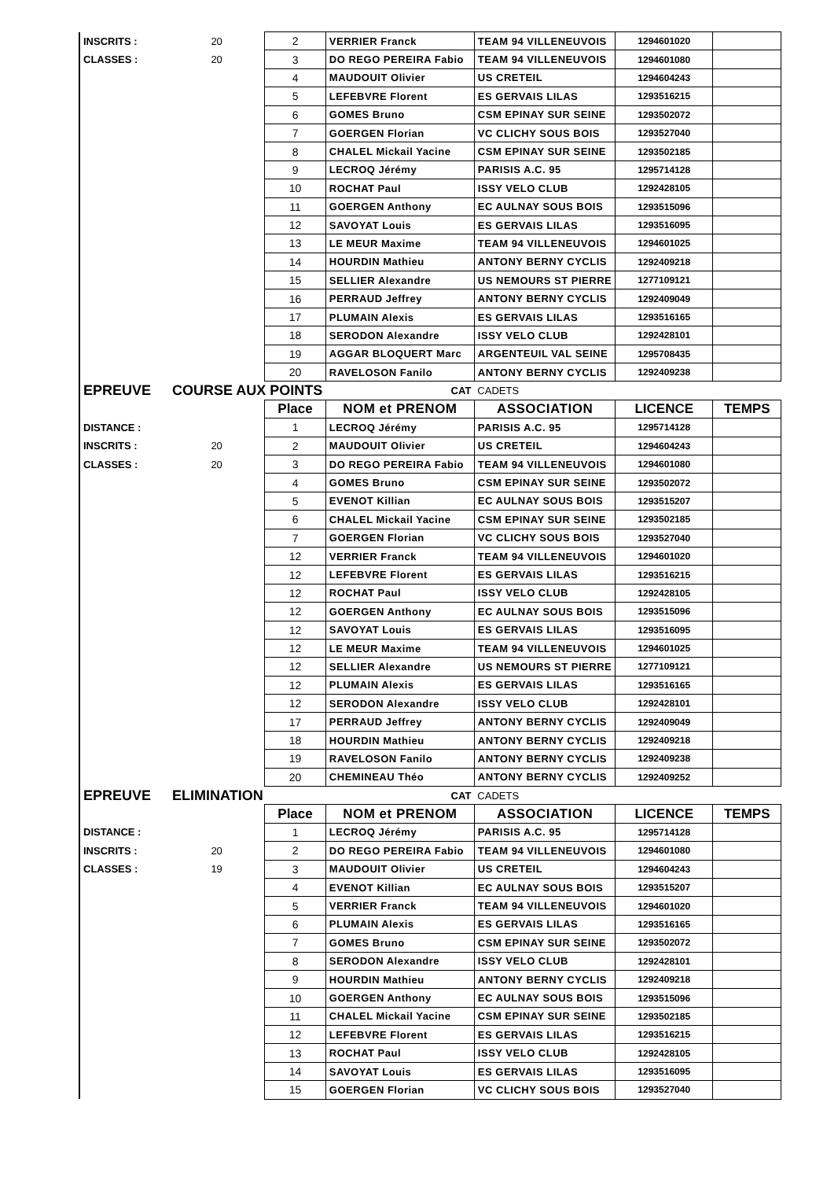| INSCRITS : | 20 | 2 | VERRIER Franck | TEAM 94 VILLENEUVOIS | 1294601020 | |
| CLASSES : | 20 | 3 | DO REGO PEREIRA Fabio | TEAM 94 VILLENEUVOIS | 1294601080 | |
| | | 4 | MAUDOUIT Olivier | US CRETEIL | 1294604243 | |
| | | 5 | LEFEBVRE Florent | ES GERVAIS LILAS | 1293516215 | |
| | | 6 | GOMES Bruno | CSM EPINAY SUR SEINE | 1293502072 | |
| | | 7 | GOERGEN Florian | VC CLICHY SOUS BOIS | 1293527040 | |
| | | 8 | CHALEL Mickail Yacine | CSM EPINAY SUR SEINE | 1293502185 | |
| | | 9 | LECROQ Jérémy | PARISIS A.C. 95 | 1295714128 | |
| | | 10 | ROCHAT Paul | ISSY VELO CLUB | 1292428105 | |
| | | 11 | GOERGEN Anthony | EC AULNAY SOUS BOIS | 1293515096 | |
| | | 12 | SAVOYAT Louis | ES GERVAIS LILAS | 1293516095 | |
| | | 13 | LE MEUR Maxime | TEAM 94 VILLENEUVOIS | 1294601025 | |
| | | 14 | HOURDIN Mathieu | ANTONY BERNY CYCLIS | 1292409218 | |
| | | 15 | SELLIER Alexandre | US NEMOURS ST PIERRE | 1277109121 | |
| | | 16 | PERRAUD Jeffrey | ANTONY BERNY CYCLIS | 1292409049 | |
| | | 17 | PLUMAIN Alexis | ES GERVAIS LILAS | 1293516165 | |
| | | 18 | SERODON Alexandre | ISSY VELO CLUB | 1292428101 | |
| | | 19 | AGGAR BLOQUERT Marc | ARGENTEUIL VAL SEINE | 1295708435 | |
| | | 20 | RAVELOSON Fanilo | ANTONY BERNY CYCLIS | 1292409238 | |
| EPREUVE | COURSE AUX POINTS | | CAT | CADETS | | |
| | | Place | NOM et PRENOM | ASSOCIATION | LICENCE | TEMPS |
| DISTANCE : | | 1 | LECROQ Jérémy | PARISIS A.C. 95 | 1295714128 | |
| INSCRITS : | 20 | 2 | MAUDOUIT Olivier | US CRETEIL | 1294604243 | |
| CLASSES : | 20 | 3 | DO REGO PEREIRA Fabio | TEAM 94 VILLENEUVOIS | 1294601080 | |
| | | 4 | GOMES Bruno | CSM EPINAY SUR SEINE | 1293502072 | |
| | | 5 | EVENOT Killian | EC AULNAY SOUS BOIS | 1293515207 | |
| | | 6 | CHALEL Mickail Yacine | CSM EPINAY SUR SEINE | 1293502185 | |
| | | 7 | GOERGEN Florian | VC CLICHY SOUS BOIS | 1293527040 | |
| | | 12 | VERRIER Franck | TEAM 94 VILLENEUVOIS | 1294601020 | |
| | | 12 | LEFEBVRE Florent | ES GERVAIS LILAS | 1293516215 | |
| | | 12 | ROCHAT Paul | ISSY VELO CLUB | 1292428105 | |
| | | 12 | GOERGEN Anthony | EC AULNAY SOUS BOIS | 1293515096 | |
| | | 12 | SAVOYAT Louis | ES GERVAIS LILAS | 1293516095 | |
| | | 12 | LE MEUR Maxime | TEAM 94 VILLENEUVOIS | 1294601025 | |
| | | 12 | SELLIER Alexandre | US NEMOURS ST PIERRE | 1277109121 | |
| | | 12 | PLUMAIN Alexis | ES GERVAIS LILAS | 1293516165 | |
| | | 12 | SERODON Alexandre | ISSY VELO CLUB | 1292428101 | |
| | | 17 | PERRAUD Jeffrey | ANTONY BERNY CYCLIS | 1292409049 | |
| | | 18 | HOURDIN Mathieu | ANTONY BERNY CYCLIS | 1292409218 | |
| | | 19 | RAVELOSON Fanilo | ANTONY BERNY CYCLIS | 1292409238 | |
| | | 20 | CHEMINEAU Théo | ANTONY BERNY CYCLIS | 1292409252 | |
| EPREUVE | ELIMINATION | | CAT | CADETS | | |
| | | Place | NOM et PRENOM | ASSOCIATION | LICENCE | TEMPS |
| DISTANCE : | | 1 | LECROQ Jérémy | PARISIS A.C. 95 | 1295714128 | |
| INSCRITS : | 20 | 2 | DO REGO PEREIRA Fabio | TEAM 94 VILLENEUVOIS | 1294601080 | |
| CLASSES : | 19 | 3 | MAUDOUIT Olivier | US CRETEIL | 1294604243 | |
| | | 4 | EVENOT Killian | EC AULNAY SOUS BOIS | 1293515207 | |
| | | 5 | VERRIER Franck | TEAM 94 VILLENEUVOIS | 1294601020 | |
| | | 6 | PLUMAIN Alexis | ES GERVAIS LILAS | 1293516165 | |
| | | 7 | GOMES Bruno | CSM EPINAY SUR SEINE | 1293502072 | |
| | | 8 | SERODON Alexandre | ISSY VELO CLUB | 1292428101 | |
| | | 9 | HOURDIN Mathieu | ANTONY BERNY CYCLIS | 1292409218 | |
| | | 10 | GOERGEN Anthony | EC AULNAY SOUS BOIS | 1293515096 | |
| | | 11 | CHALEL Mickail Yacine | CSM EPINAY SUR SEINE | 1293502185 | |
| | | 12 | LEFEBVRE Florent | ES GERVAIS LILAS | 1293516215 | |
| | | 13 | ROCHAT Paul | ISSY VELO CLUB | 1292428105 | |
| | | 14 | SAVOYAT Louis | ES GERVAIS LILAS | 1293516095 | |
| | | 15 | GOERGEN Florian | VC CLICHY SOUS BOIS | 1293527040 | |